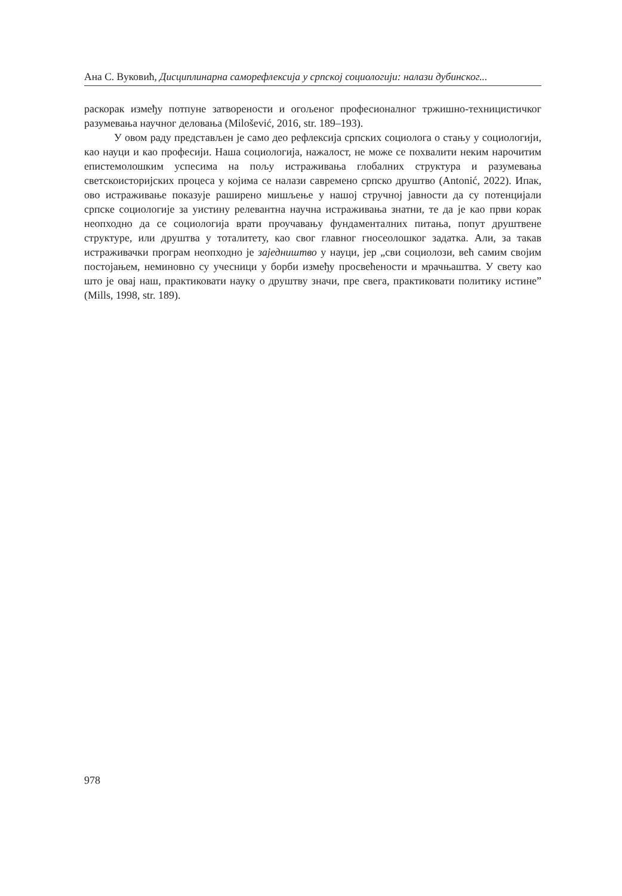Ана С. Вуковић, Дисциплинарна саморефлексија у српској социологији: налази дубинског...
раскорак између потпуне затворености и огољеног професионалног тржишно-техницистичког разумевања научног деловања (Milošević, 2016, str. 189–193).
У овом раду представљен је само део рефлексија српских социолога о стању у социологији, као науци и као професији. Наша социологија, нажалост, не може се похвалити неким нарочитим епистемолошким успесима на пољу истраживања глобалних структура и разумевања светскоисторијских процеса у којима се налази савремено српско друштво (Antonić, 2022). Ипак, ово истраживање показује раширено мишљење у нашој стручној јавности да су потенцијали српске социологије за уистину релевантна научна истраживања знатни, те да је као први корак неопходно да се социологија врати проучавању фундаменталних питања, попут друштвене структуре, или друштва у тоталитету, као свог главног гносеолошког задатка. Али, за такав истраживачки програм неопходно је заједништво у науци, јер „сви социолози, већ самим својим постојањем, неминовно су учесници у борби између просвећености и мрачњаштва. У свету као што је овај наш, практиковати науку о друштву значи, пре свега, практиковати политику истине” (Mills, 1998, str. 189).
978